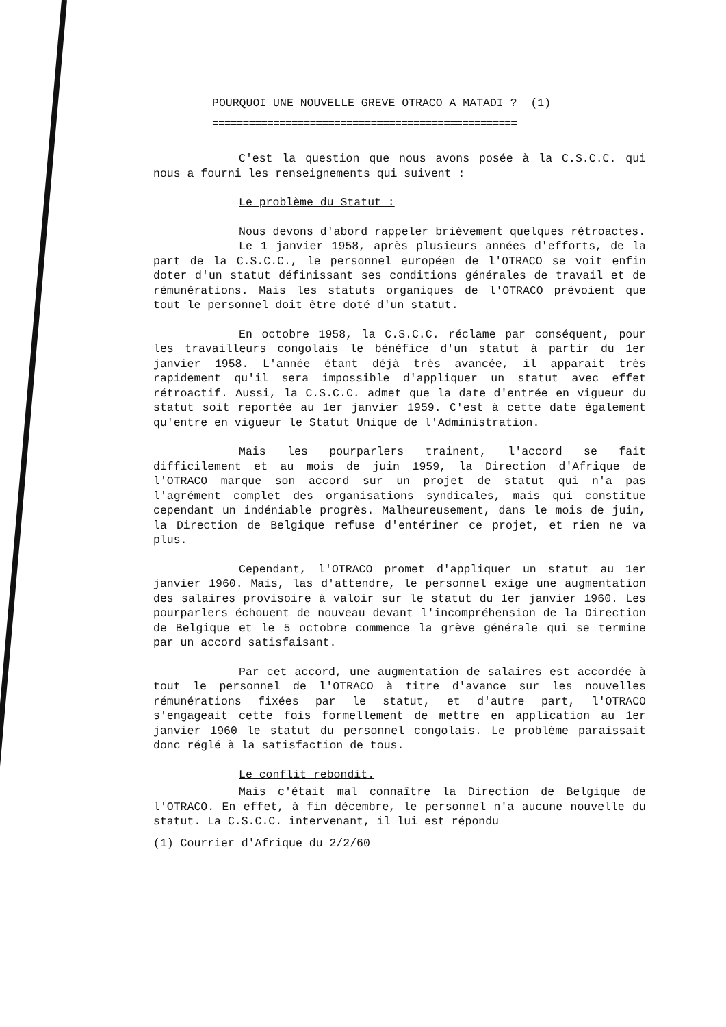POURQUOI UNE NOUVELLE GREVE OTRACO A MATADI ? (1)
==================================================
C'est la question que nous avons posée à la C.S.C.C. qui nous a fourni les renseignements qui suivent :
Le problème du Statut :
Nous devons d'abord rappeler brièvement quelques rétroactes.
Le 1 janvier 1958, après plusieurs années d'efforts, de la part de la C.S.C.C., le personnel européen de l'OTRACO se voit enfin doter d'un statut définissant ses conditions générales de travail et de rémunérations. Mais les statuts organiques de l'OTRACO prévoient que tout le personnel doit être doté d'un statut.
En octobre 1958, la C.S.C.C. réclame par conséquent, pour les travailleurs congolais le bénéfice d'un statut à partir du 1er janvier 1958. L'année étant déjà très avancée, il apparait très rapidement qu'il sera impossible d'appliquer un statut avec effet rétroactif. Aussi, la C.S.C.C. admet que la date d'entrée en vigueur du statut soit reportée au 1er janvier 1959. C'est à cette date également qu'entre en vigueur le Statut Unique de l'Administration.
Mais les pourparlers trainent, l'accord se fait difficilement et au mois de juin 1959, la Direction d'Afrique de l'OTRACO marque son accord sur un projet de statut qui n'a pas l'agrément complet des organisations syndicales, mais qui constitue cependant un indéniable progrès. Malheureusement, dans le mois de juin, la Direction de Belgique refuse d'entériner ce projet, et rien ne va plus.
Cependant, l'OTRACO promet d'appliquer un statut au 1er janvier 1960. Mais, las d'attendre, le personnel exige une augmentation des salaires provisoire à valoir sur le statut du 1er janvier 1960. Les pourparlers échouent de nouveau devant l'incompréhension de la Direction de Belgique et le 5 octobre commence la grève générale qui se termine par un accord satisfaisant.
Par cet accord, une augmentation de salaires est accordée à tout le personnel de l'OTRACO à titre d'avance sur les nouvelles rémunérations fixées par le statut, et d'autre part, l'OTRACO s'engageait cette fois formellement de mettre en application au 1er janvier 1960 le statut du personnel congolais. Le problème paraissait donc réglé à la satisfaction de tous.
Le conflit rebondit.
Mais c'était mal connaître la Direction de Belgique de l'OTRACO. En effet, à fin décembre, le personnel n'a aucune nouvelle du statut. La C.S.C.C. intervenant, il lui est répondu
(1) Courrier d'Afrique du 2/2/60